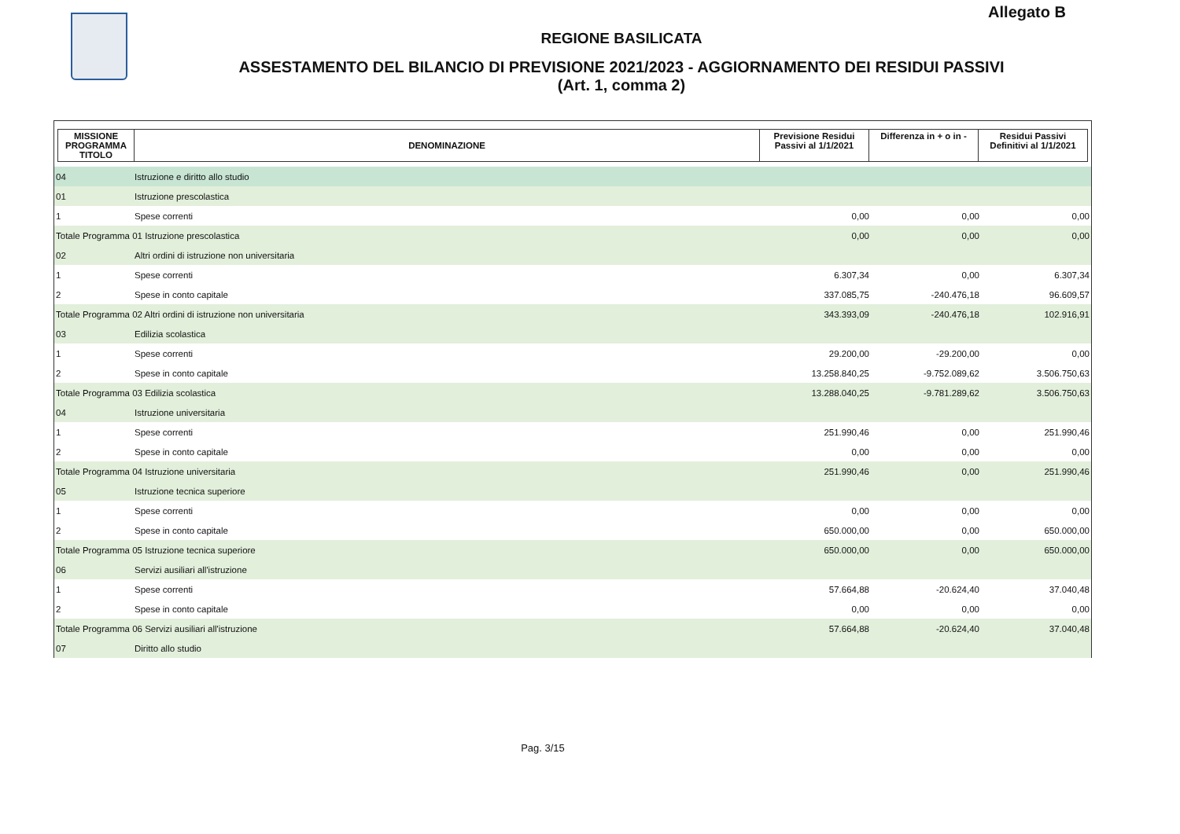Allegato B
REGIONE BASILICATA
ASSESTAMENTO DEL BILANCIO DI PREVISIONE 2021/2023 - AGGIORNAMENTO DEI RESIDUI PASSIVI
(Art. 1, comma 2)
| MISSIONE PROGRAMMA TITOLO | DENOMINAZIONE | Previsione Residui Passivi al 1/1/2021 | Differenza in + o in - | Residui Passivi Definitivi al 1/1/2021 |
| --- | --- | --- | --- | --- |
| 04 | Istruzione e diritto allo studio | | | |
| 01 | Istruzione prescolastica | | | |
| 1 | Spese correnti | 0,00 | 0,00 | 0,00 |
| Totale Programma 01 Istruzione prescolastica | | 0,00 | 0,00 | 0,00 |
| 02 | Altri ordini di istruzione non universitaria | | | |
| 1 | Spese correnti | 6.307,34 | 0,00 | 6.307,34 |
| 2 | Spese in conto capitale | 337.085,75 | -240.476,18 | 96.609,57 |
| Totale Programma 02 Altri ordini di istruzione non universitaria | | 343.393,09 | -240.476,18 | 102.916,91 |
| 03 | Edilizia scolastica | | | |
| 1 | Spese correnti | 29.200,00 | -29.200,00 | 0,00 |
| 2 | Spese in conto capitale | 13.258.840,25 | -9.752.089,62 | 3.506.750,63 |
| Totale Programma 03 Edilizia scolastica | | 13.288.040,25 | -9.781.289,62 | 3.506.750,63 |
| 04 | Istruzione universitaria | | | |
| 1 | Spese correnti | 251.990,46 | 0,00 | 251.990,46 |
| 2 | Spese in conto capitale | 0,00 | 0,00 | 0,00 |
| Totale Programma 04 Istruzione universitaria | | 251.990,46 | 0,00 | 251.990,46 |
| 05 | Istruzione tecnica superiore | | | |
| 1 | Spese correnti | 0,00 | 0,00 | 0,00 |
| 2 | Spese in conto capitale | 650.000,00 | 0,00 | 650.000,00 |
| Totale Programma 05 Istruzione tecnica superiore | | 650.000,00 | 0,00 | 650.000,00 |
| 06 | Servizi ausiliari all'istruzione | | | |
| 1 | Spese correnti | 57.664,88 | -20.624,40 | 37.040,48 |
| 2 | Spese in conto capitale | 0,00 | 0,00 | 0,00 |
| Totale Programma 06 Servizi ausiliari all'istruzione | | 57.664,88 | -20.624,40 | 37.040,48 |
| 07 | Diritto allo studio | | | |
Pag. 3/15